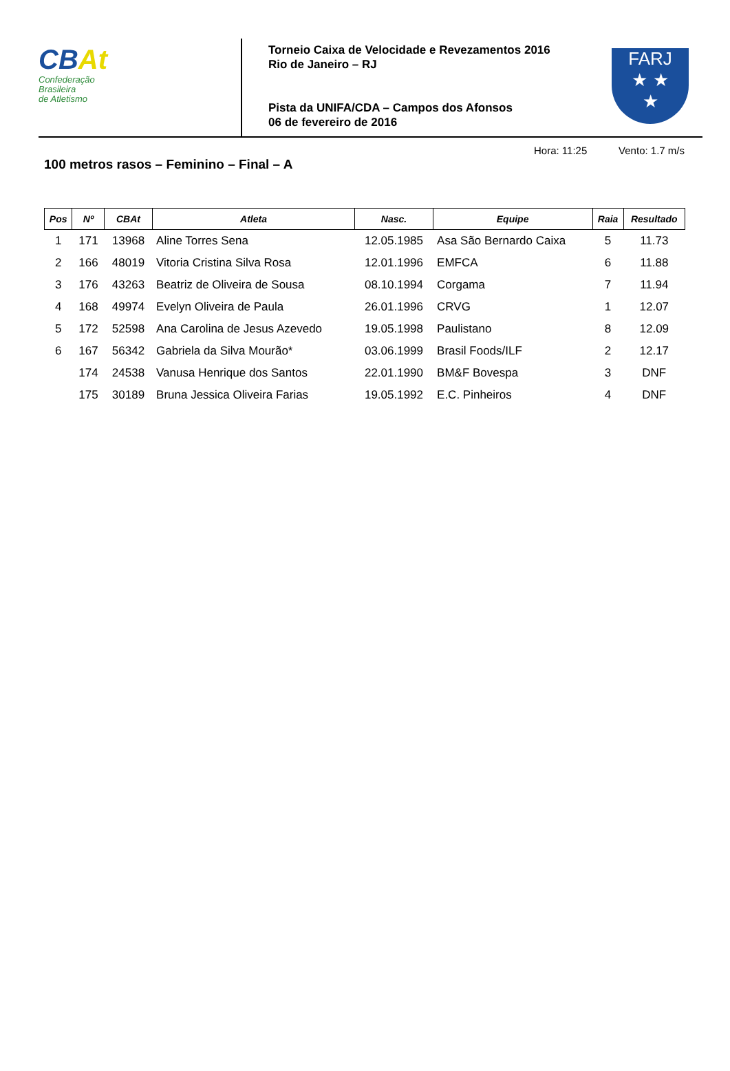CBAt
Confederação
Brasileira
de Atletismo
Torneio Caixa de Velocidade e Revezamentos 2016
Rio de Janeiro – RJ
Pista da UNIFA/CDA – Campos dos Afonsos
06 de fevereiro de 2016
FARJ
★ ★
★
100 metros rasos – Feminino – Final – A
Hora: 11:25 Vento: 1.7 m/s
| Pos | Nº | CBAt | Atleta | Nasc. | Equipe | Raia | Resultado |
| --- | --- | --- | --- | --- | --- | --- | --- |
| 1 | 171 | 13968 | Aline Torres Sena | 12.05.1985 | Asa São Bernardo Caixa | 5 | 11.73 |
| 2 | 166 | 48019 | Vitoria Cristina Silva Rosa | 12.01.1996 | EMFCA | 6 | 11.88 |
| 3 | 176 | 43263 | Beatriz de Oliveira de Sousa | 08.10.1994 | Corgama | 7 | 11.94 |
| 4 | 168 | 49974 | Evelyn Oliveira de Paula | 26.01.1996 | CRVG | 1 | 12.07 |
| 5 | 172 | 52598 | Ana Carolina de Jesus Azevedo | 19.05.1998 | Paulistano | 8 | 12.09 |
| 6 | 167 | 56342 | Gabriela da Silva Mourão* | 03.06.1999 | Brasil Foods/ILF | 2 | 12.17 |
| | 174 | 24538 | Vanusa Henrique dos Santos | 22.01.1990 | BM&F Bovespa | 3 | DNF |
| | 175 | 30189 | Bruna Jessica Oliveira Farias | 19.05.1992 | E.C. Pinheiros | 4 | DNF |